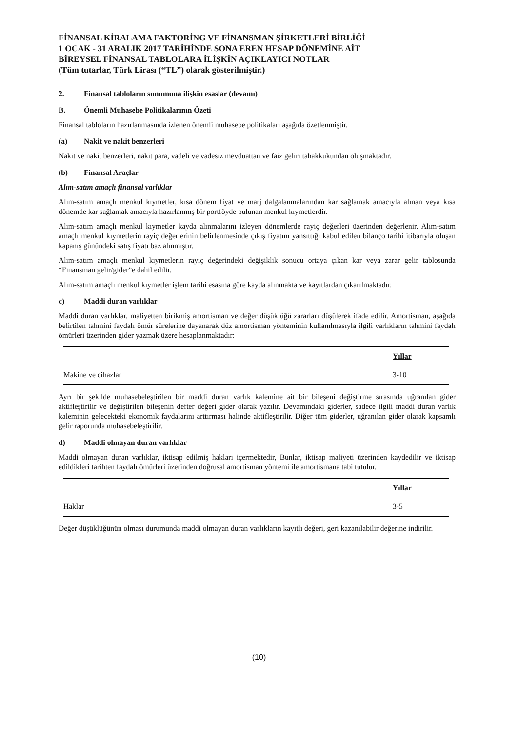FİNANSAL KİRALAMA FAKTORİNG VE FİNANSMAN ŞİRKETLERİ BİRLİĞİ
1 OCAK - 31 ARALIK 2017 TARİHİNDE SONA EREN HESAP DÖNEMİNE AİT
BİREYSEL FİNANSAL TABLOLARA İLİŞKİN AÇIKLAYICI NOTLAR
(Tüm tutarlar, Türk Lirası (“TL”) olarak gösterilmiştir.)
2. Finansal tabloların sunumuna ilişkin esaslar (devamı)
B. Önemli Muhasebe Politikalarının Özeti
Finansal tabloların hazırlanmasında izlenen önemli muhasebe politikaları aşağıda özetlenmiştir.
(a) Nakit ve nakit benzerleri
Nakit ve nakit benzerleri, nakit para, vadeli ve vadesiz mevduattan ve faiz geliri tahakkukundan oluşmaktadır.
(b) Finansal Araçlar
Alım-satım amaçlı finansal varlıklar
Alım-satım amaçlı menkul kıymetler, kısa dönem fiyat ve marj dalgalanmalarından kar sağlamak amacıyla alınan veya kısa dönemde kar sağlamak amacıyla hazırlanmış bir portföyde bulunan menkul kıymetlerdir.
Alım-satım amaçlı menkul kıymetler kayda alınmalarını izleyen dönemlerde rayiç değerleri üzerinden değerlenir. Alım-satım amaçlı menkul kıymetlerin rayiç değerlerinin belirlenmesinde çıkış fiyatını yansıttığı kabul edilen bilanço tarihi itibarıyla oluşan kapanış günündeki satış fiyatı baz alınmıştır.
Alım-satım amaçlı menkul kıymetlerin rayiç değerindeki değişiklik sonucu ortaya çıkan kar veya zarar gelir tablosunda “Finansman gelir/gider”e dahil edilir.
Alım-satım amaçlı menkul kıymetler işlem tarihi esasına göre kayda alınmakta ve kayıtlardan çıkarılmaktadır.
c) Maddi duran varlıklar
Maddi duran varlıklar, maliyetten birikmiş amortisman ve değer düşüklüğü zararları düşülerek ifade edilir. Amortisman, aşağıda belirtilen tahmini faydalı ömür sürelerine dayanarak düz amortisman yönteminin kullanılmasıyla ilgili varlıkların tahmini faydalı ömürleri üzerinden gider yazmak üzere hesaplanmaktadır:
| | Yıllar |
| Makine ve cihazlar | 3-10 |
Ayrı bir şekilde muhasebeleştirilen bir maddi duran varlık kalemine ait bir bileşeni değiştirme sırasında uğranılan gider aktifleştirilir ve değiştirilen bileşenin defter değeri gider olarak yazılır. Devamındaki giderler, sadece ilgili maddi duran varlık kaleminin gelecekteki ekonomik faydalarını arttırması halinde aktifleştirilir. Diğer tüm giderler, uğranılan gider olarak kapsamlı gelir raporunda muhasebeleştirilir.
d) Maddi olmayan duran varlıklar
Maddi olmayan duran varlıklar, iktisap edilmiş hakları içermektedir, Bunlar, iktisap maliyeti üzerinden kaydedilir ve iktisap edildikleri tarihten faydalı ömürleri üzerinden doğrusal amortisman yöntemi ile amortismana tabi tutulur.
| | Yıllar |
| Haklar | 3-5 |
Değer düşüklüğünün olması durumunda maddi olmayan duran varlıkların kayıtlı değeri, geri kazanılabilir değerine indirilir.
(10)